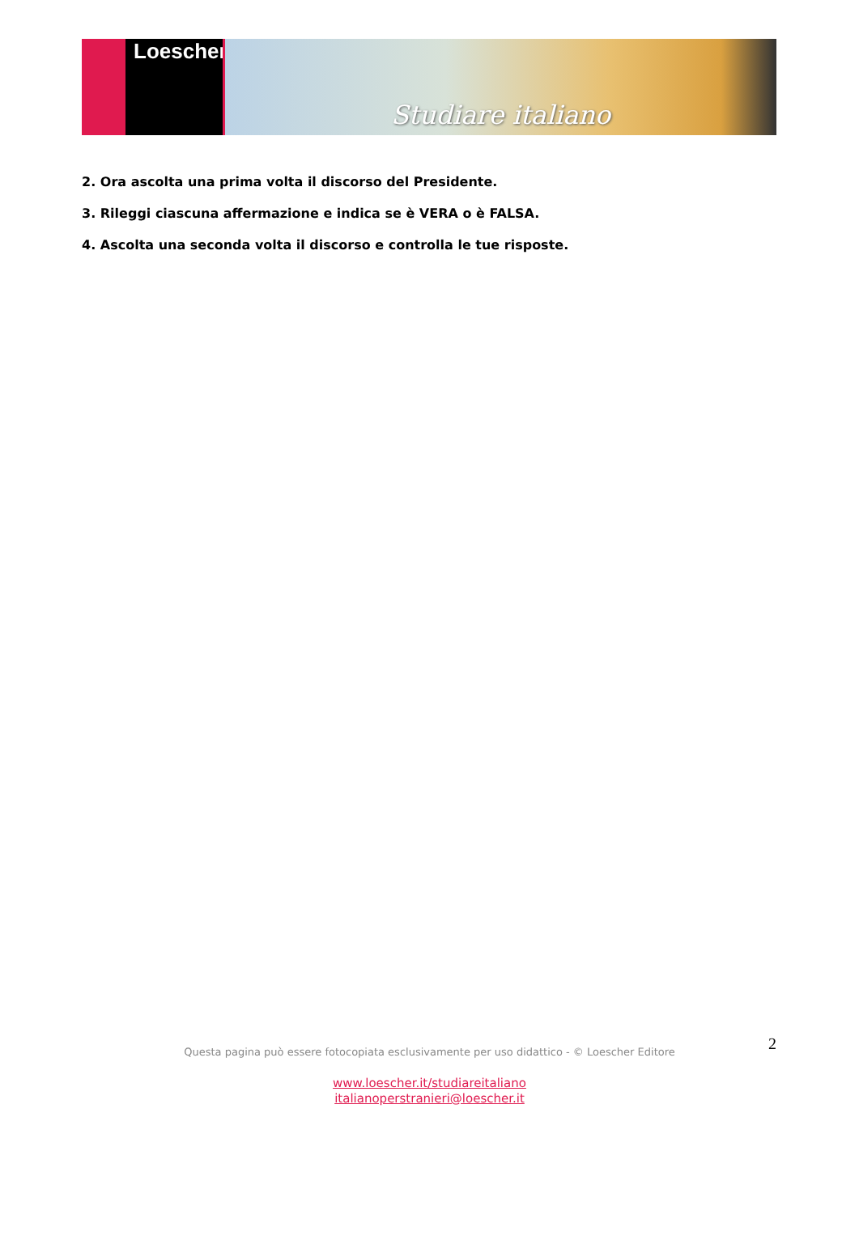Loescher
Studiare italiano
2. Ora ascolta una prima volta il discorso del Presidente.
3. Rileggi ciascuna affermazione e indica se è VERA o è FALSA.
4. Ascolta una seconda volta il discorso e controlla le tue risposte.
2 Questa pagina può essere fotocopiata esclusivamente per uso didattico - © Loescher Editore
www.loescher.it/studiareitaliano
italianoperstranieri@loescher.it